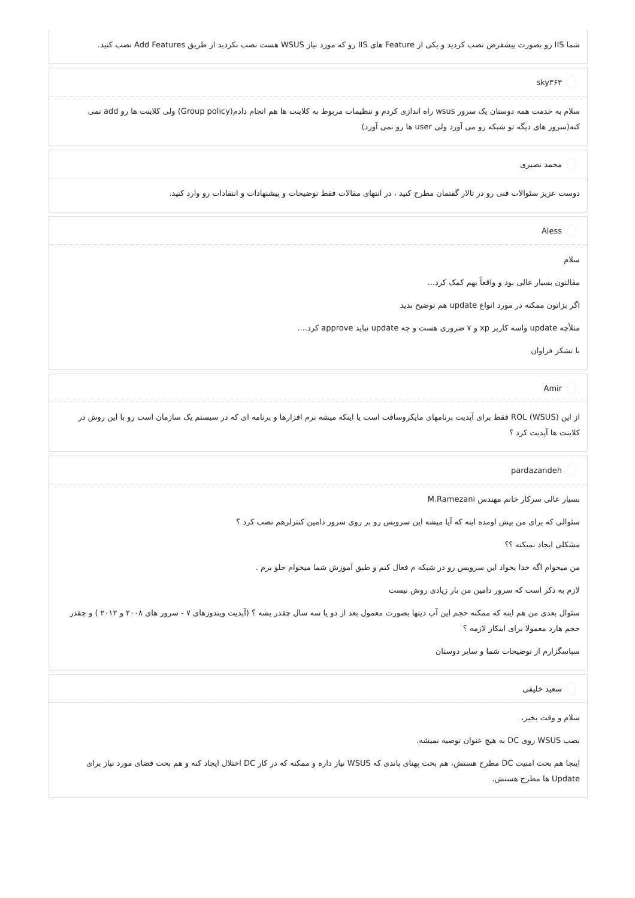شما IIS رو بصورت پیشفرض نصب کردید و یکی از Feature های IIS رو که مورد نیاز WSUS هست نصب نکردید از طریق Add Features نصب کنید.
sky۳۶۳
سلام به خدمت همه دوستان یک سرور wsus راه اندازی کردم و تنظیمات مربوط به کلاینت ها هم انجام دادم(Group policy) ولی کلاینت ها رو add نمی کنه(سرور های دیگه تو شبکه رو می آورد ولی user ها رو نمی آورد)
محمد نصیری
دوست عزیز سئوالات فنی رو در تالار گفتمان مطرح کنید ، در انتهای مقالات فقط توضیحات و پیشنهادات و انتقادات رو وارد کنید.
Aless
سلام
مقالتون بسیار عالی بود و واقعاً بهم کمک کرد...
اگر بزاتون ممکنه در مورد انواع update هم توضیح بدید
مثلاًچه update واسه کاربر xp و ۷ ضروری هست و چه update نباید approve کرد....
با تشکر فراوان
Amir
از این ROL (WSUS) فقط برای آپدیت برنامهای مایکروسافت است یا اینکه میشه نرم افزارها و برنامه ای که در سیستم یک سازمان است رو با این روش در کلاینت ها آپدیت کرد ؟
pardazandeh
بسیار عالی سرکار خانم مهندس M.Ramezani
سئوالی که برای من پیش اومده اینه که آیا میشه این سرویس رو بر روی سرور دامین کنترلرهم نصب کرد ؟
مشکلی ایجاد نمیکنه ؟؟
من میخوام اگه خدا بخواد این سرویس رو در شبکه م فعال کنم و طبق آموزش شما میخوام جلو برم .
لازم به ذکر است که سرور دامین من بار زیادی روش نیست
سئوال بعدی من هم اینه که ممکنه حجم این آپ دیتها بصورت معمول بعد از دو یا سه سال چقدر بشه ؟ (آپدیت ویندوزهای ۷ - سرور های ۲۰۰۸ و ۲۰۱۲ ) و چقدر حجم هارد معمولا برای اینکار لازمه ؟
سپاسگزارم از توضیحات شما و سایر دوستان
سعید خلیفی
سلام و وقت بخیر،
نصب WSUS روی DC به هیچ عنوان توصیه نمیشه.
اینجا هم بحث امنیت DC مطرح هستش، هم بحث پهنای باندی که WSUS نیاز داره و ممکنه که در کار DC اختلال ایجاد کنه و هم بحث فضای مورد نیاز برای Update ها مطرح هستش.